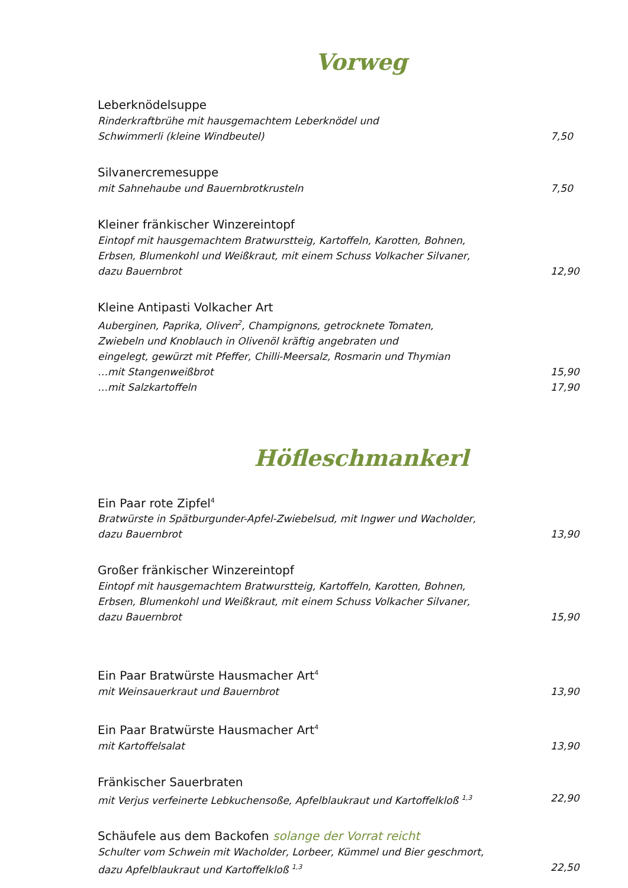Vorweg
Leberknödelsuppe
Rinderkraftbrühe mit hausgemachtem Leberknödel und
Schwimmerli (kleine Windbeutel) 7,50
Silvanercremesuppe
mit Sahnehaube und Bauernbrotkrusteln 7,50
Kleiner fränkischer Winzereintopf
Eintopf mit hausgemachtem Bratwurstteig, Kartoffeln, Karotten, Bohnen,
Erbsen, Blumenkohl und Weißkraut, mit einem Schuss Volkacher Silvaner,
dazu Bauernbrot 12,90
Kleine Antipasti Volkacher Art
Auberginen, Paprika, Oliven<sup>2</sup>, Champignons, getrocknete Tomaten,
Zwiebeln und Knoblauch in Olivenöl kräftig angebraten und
eingelegt, gewürzt mit Pfeffer, Chilli-Meersalz, Rosmarin und Thymian
…mit Stangenweißbrot 15,90
…mit Salzkartoffeln 17,90
Höfleschmankerl
Ein Paar rote Zipfel<sup>4</sup>
Bratwürste in Spätburgunder-Apfel-Zwiebelsud, mit Ingwer und Wacholder,
dazu Bauernbrot 13,90
Großer fränkischer Winzereintopf
Eintopf mit hausgemachtem Bratwurstteig, Kartoffeln, Karotten, Bohnen,
Erbsen, Blumenkohl und Weißkraut, mit einem Schuss Volkacher Silvaner,
dazu Bauernbrot 15,90
Ein Paar Bratwürste Hausmacher Art<sup>4</sup>
mit Weinsauerkraut und Bauernbrot 13,90
Ein Paar Bratwürste Hausmacher Art<sup>4</sup>
mit Kartoffelsalat 13,90
Fränkischer Sauerbraten
mit Verjus verfeinerte Lebkuchensoße, Apfelblaukraut und Kartoffelkloß <sup>1,3</sup> 22,90
Schäufele aus dem Backofen solange der Vorrat reicht
Schulter vom Schwein mit Wacholder, Lorbeer, Kümmel und Bier geschmort,
dazu Apfelblaukraut und Kartoffelkloß <sup>1,3</sup> 22,50